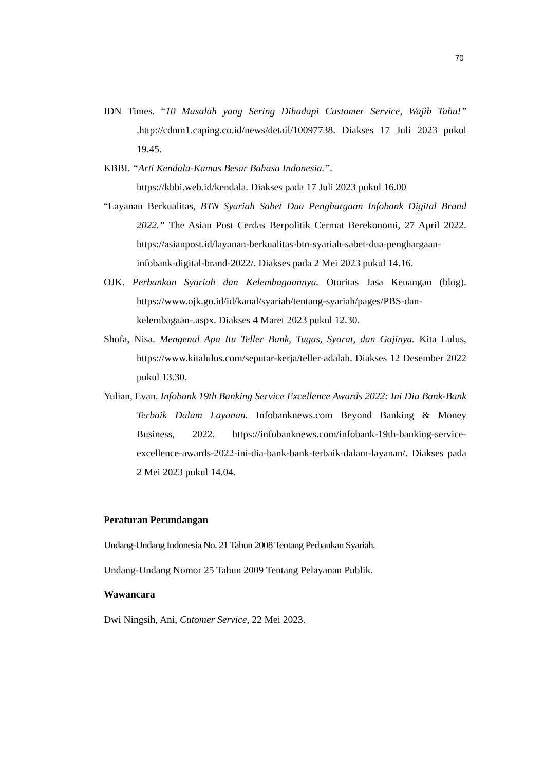70
IDN Times. “10 Masalah yang Sering Dihadapi Customer Service, Wajib Tahu!” .http://cdnm1.caping.co.id/news/detail/10097738. Diakses 17 Juli 2023 pukul 19.45.
KBBI. “Arti Kendala-Kamus Besar Bahasa Indonesia.”.
https://kbbi.web.id/kendala. Diakses pada 17 Juli 2023 pukul 16.00
“Layanan Berkualitas, BTN Syariah Sabet Dua Penghargaan Infobank Digital Brand 2022.” The Asian Post Cerdas Berpolitik Cermat Berekonomi, 27 April 2022. https://asianpost.id/layanan-berkualitas-btn-syariah-sabet-dua-penghargaan-infobank-digital-brand-2022/. Diakses pada 2 Mei 2023 pukul 14.16.
OJK. Perbankan Syariah dan Kelembagaannya. Otoritas Jasa Keuangan (blog). https://www.ojk.go.id/id/kanal/syariah/tentang-syariah/pages/PBS-dan-kelembagaan-.aspx. Diakses 4 Maret 2023 pukul 12.30.
Shofa, Nisa. Mengenal Apa Itu Teller Bank, Tugas, Syarat, dan Gajinya. Kita Lulus, https://www.kitalulus.com/seputar-kerja/teller-adalah. Diakses 12 Desember 2022 pukul 13.30.
Yulian, Evan. Infobank 19th Banking Service Excellence Awards 2022: Ini Dia Bank-Bank Terbaik Dalam Layanan. Infobanknews.com Beyond Banking & Money Business, 2022. https://infobanknews.com/infobank-19th-banking-service-excellence-awards-2022-ini-dia-bank-bank-terbaik-dalam-layanan/. Diakses pada 2 Mei 2023 pukul 14.04.
Peraturan Perundangan
Undang-Undang Indonesia No. 21 Tahun 2008 Tentang Perbankan Syariah.
Undang-Undang Nomor 25 Tahun 2009 Tentang Pelayanan Publik.
Wawancara
Dwi Ningsih, Ani, Cutomer Service, 22 Mei 2023.